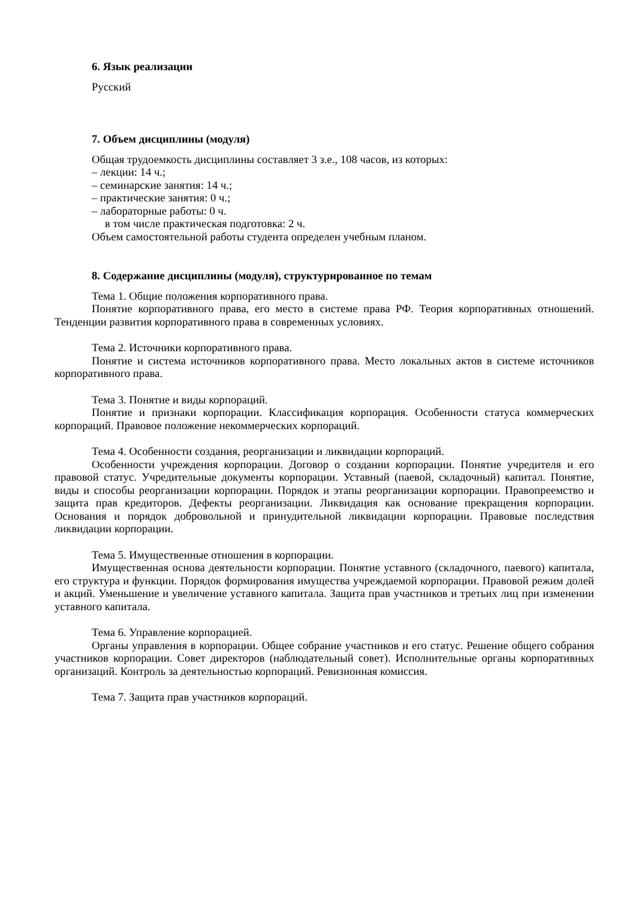6. Язык реализации
Русский
7. Объем дисциплины (модуля)
Общая трудоемкость дисциплины составляет 3 з.е., 108 часов, из которых:
– лекции: 14 ч.;
– семинарские занятия: 14 ч.;
– практические занятия: 0 ч.;
– лабораторные работы: 0 ч.
в том числе практическая подготовка: 2 ч.
Объем самостоятельной работы студента определен учебным планом.
8. Содержание дисциплины (модуля), структурированное по темам
Тема 1. Общие положения корпоративного права.
Понятие корпоративного права, его место в системе права РФ. Теория корпоративных отношений. Тенденции развития корпоративного права в современных условиях.
Тема 2. Источники корпоративного права.
Понятие и система источников корпоративного права. Место локальных актов в системе источников корпоративного права.
Тема 3. Понятие и виды корпораций.
Понятие и признаки корпорации. Классификация корпорация. Особенности статуса коммерческих корпораций. Правовое положение некоммерческих корпораций.
Тема 4. Особенности создания, реорганизации и ликвидации корпораций.
Особенности учреждения корпорации. Договор о создании корпорации. Понятие учредителя и его правовой статус. Учредительные документы корпорации. Уставный (паевой, складочный) капитал. Понятие, виды и способы реорганизации корпорации. Порядок и этапы реорганизации корпорации. Правопреемство и защита прав кредиторов. Дефекты реорганизации. Ликвидация как основание прекращения корпорации. Основания и порядок добровольной и принудительной ликвидации корпорации. Правовые последствия ликвидации корпорации.
Тема 5. Имущественные отношения в корпорации.
Имущественная основа деятельности корпорации. Понятие уставного (складочного, паевого) капитала, его структура и функции. Порядок формирования имущества учреждаемой корпорации. Правовой режим долей и акций. Уменьшение и увеличение уставного капитала. Защита прав участников и третьих лиц при изменении уставного капитала.
Тема 6. Управление корпорацией.
Органы управления в корпорации. Общее собрание участников и его статус. Решение общего собрания участников корпорации. Совет директоров (наблюдательный совет). Исполнительные органы корпоративных организаций. Контроль за деятельностью корпораций. Ревизионная комиссия.
Тема 7. Защита прав участников корпораций.